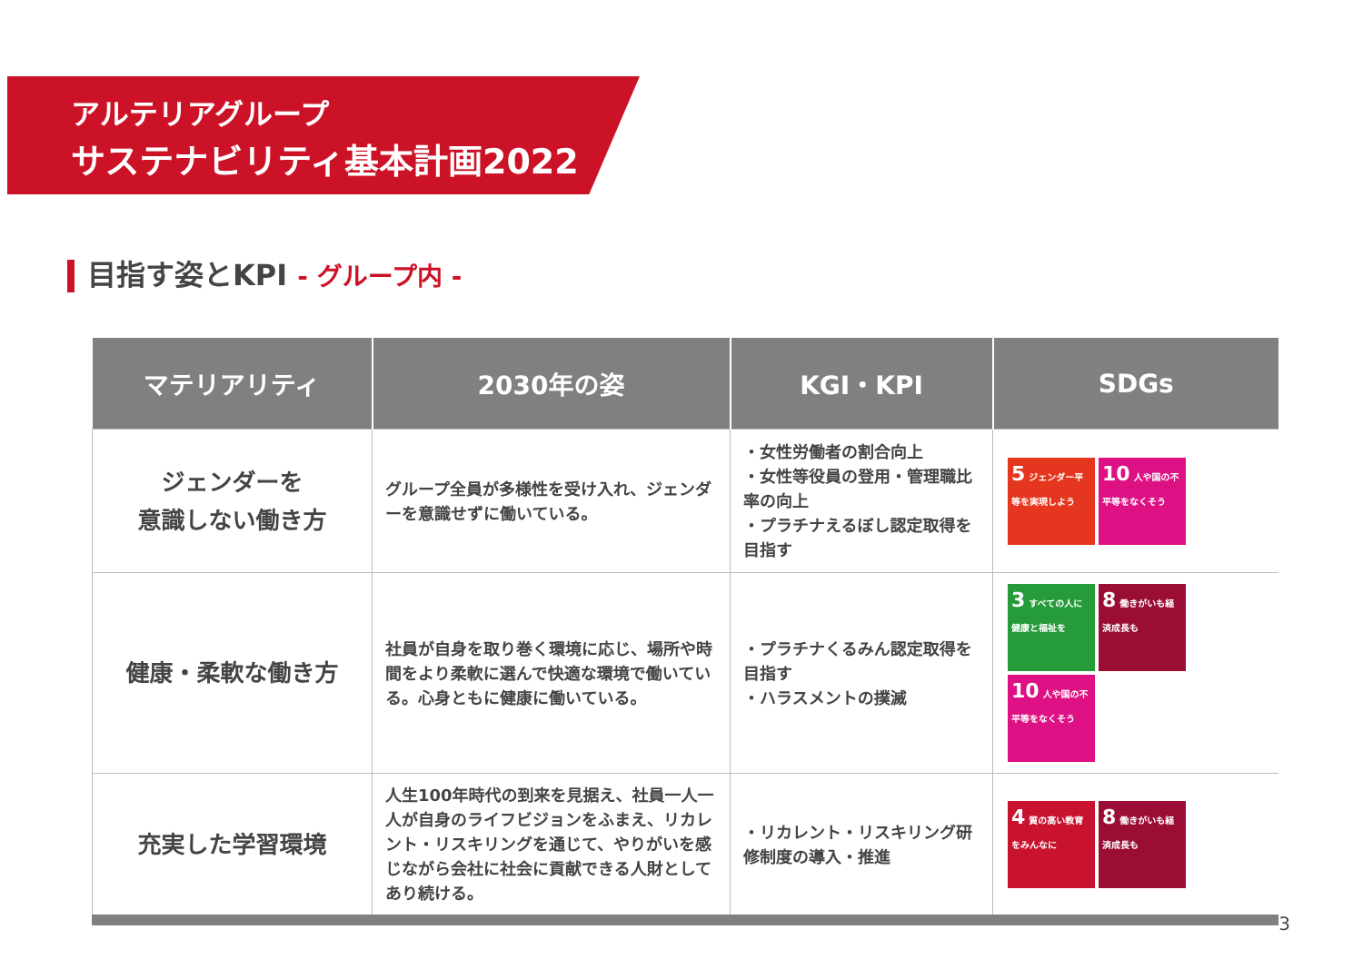アルテリアグループ
サステナビリティ基本計画2022
目指す姿とKPI - グループ内 -
| マテリアリティ | 2030年の姿 | KGI・KPI | SDGs |
| --- | --- | --- | --- |
| ジェンダーを 意識しない働き方 | グループ全員が多様性を受け入れ、ジェンダーを意識せずに働いている。 | ・女性労働者の割合向上 ・女性等役員の登用・管理職比率の向上 ・プラチナえるぼし認定取得を目指す | 5 ジェンダー平等を実現しよう 10 人や国の不平等をなくそう |
| 健康・柔軟な働き方 | 社員が自身を取り巻く環境に応じ、場所や時間をより柔軟に選んで快適な環境で働いている。心身ともに健康に働いている。 | ・プラチナくるみん認定取得を目指す ・ハラスメントの撲滅 | 3 すべての人に健康と福祉を 8 働きがいも経済成長も 10 人や国の不平等をなくそう |
| 充実した学習環境 | 人生100年時代の到来を見据え、社員一人一人が自身のライフビジョンをふまえ、リカレント・リスキリングを通じて、やりがいを感じながら会社に社会に貢献できる人財としてあり続ける。 | ・リカレント・リスキリング研修制度の導入・推進 | 4 質の高い教育をみんなに 8 働きがいも経済成長も |
3